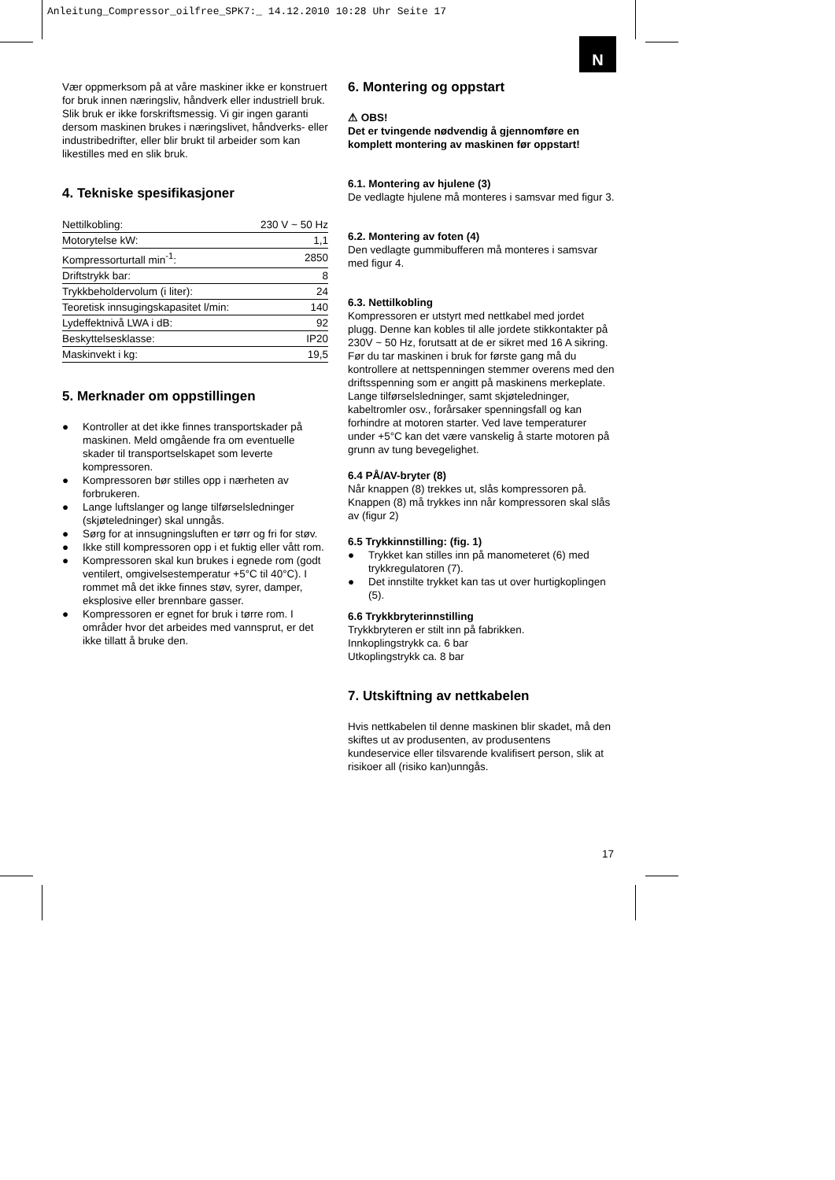Anleitung_Compressor_oilfree_SPK7:_ 14.12.2010 10:28 Uhr Seite 17
N
Vær oppmerksom på at våre maskiner ikke er konstruert for bruk innen næringsliv, håndverk eller industriell bruk. Slik bruk er ikke forskriftsmessig. Vi gir ingen garanti dersom maskinen brukes i næringslivet, håndverks- eller industribedrifter, eller blir brukt til arbeider som kan likestilles med en slik bruk.
4. Tekniske spesifikasjoner
| Nettilkobling: | 230 V ~ 50 Hz |
| Motorytelse kW: | 1,1 |
| Kompressorturtall min<sup>-1</sup>: | 2850 |
| Driftstrykk bar: | 8 |
| Trykkbeholdervolum (i liter): | 24 |
| Teoretisk innsugingskapasitet l/min: | 140 |
| Lydeffektnivå LWA i dB: | 92 |
| Beskyttelsesklasse: | IP20 |
| Maskinvekt i kg: | 19,5 |
5. Merknader om oppstillingen
● Kontroller at det ikke finnes transportskader på maskinen. Meld omgående fra om eventuelle skader til transportselskapet som leverte kompressoren.
● Kompressoren bør stilles opp i nærheten av forbrukeren.
● Lange luftslanger og lange tilførselsledninger (skjøteledninger) skal unngås.
● Sørg for at innsugningsluften er tørr og fri for støv.
● Ikke still kompressoren opp i et fuktig eller vått rom.
● Kompressoren skal kun brukes i egnede rom (godt ventilert, omgivelsestemperatur +5°C til 40°C). I rommet må det ikke finnes støv, syrer, damper, eksplosive eller brennbare gasser.
● Kompressoren er egnet for bruk i tørre rom. I områder hvor det arbeides med vannsprut, er det ikke tillatt å bruke den.
6. Montering og oppstart
⚠ OBS!
Det er tvingende nødvendig å gjennomføre en komplett montering av maskinen før oppstart!
6.1. Montering av hjulene (3)
De vedlagte hjulene må monteres i samsvar med figur 3.
6.2. Montering av foten (4)
Den vedlagte gummibufferen må monteres i samsvar med figur 4.
6.3. Nettilkobling
Kompressoren er utstyrt med nettkabel med jordet plugg. Denne kan kobles til alle jordete stikkontakter på 230V ~ 50 Hz, forutsatt at de er sikret med 16 A sikring. Før du tar maskinen i bruk for første gang må du kontrollere at nettspenningen stemmer overens med den driftsspenning som er angitt på maskinens merkeplate. Lange tilførselsledninger, samt skjøteledninger, kabeltromler osv., forårsaker spenningsfall og kan forhindre at motoren starter. Ved lave temperaturer under +5°C kan det være vanskelig å starte motoren på grunn av tung bevegelighet.
6.4 PÅ/AV-bryter (8)
Når knappen (8) trekkes ut, slås kompressoren på. Knappen (8) må trykkes inn når kompressoren skal slås av (figur 2)
6.5 Trykkinnstilling: (fig. 1)
● Trykket kan stilles inn på manometeret (6) med trykkregulatoren (7).
● Det innstilte trykket kan tas ut over hurtigkoplingen (5).
6.6 Trykkbryterinnstilling
Trykkbryteren er stilt inn på fabrikken.
Innkoplingstrykk ca. 6 bar
Utkoplingstrykk ca. 8 bar
7. Utskiftning av nettkabelen
Hvis nettkabelen til denne maskinen blir skadet, må den skiftes ut av produsenten, av produsentens kundeservice eller tilsvarende kvalifisert person, slik at risikoer all (risiko kan)unngås.
17